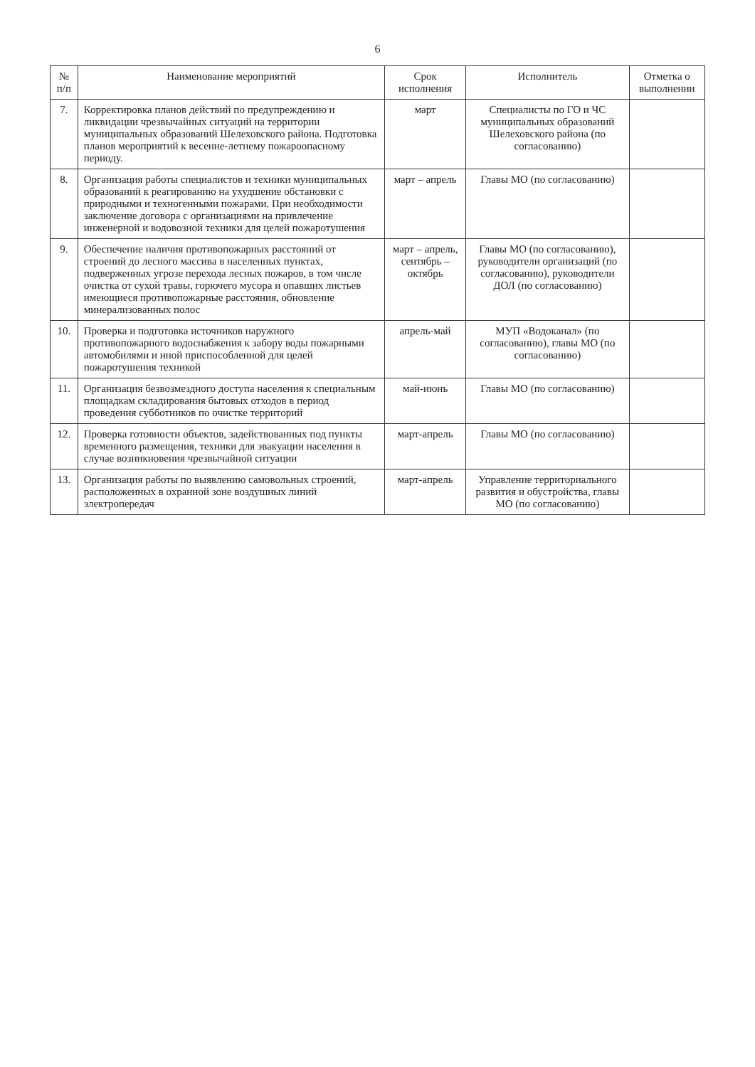6
| № п/п | Наименование мероприятий | Срок исполнения | Исполнитель | Отметка о выполнении |
| --- | --- | --- | --- | --- |
| 7. | Корректировка планов действий по предупреждению и ликвидации чрезвычайных ситуаций на территории муниципальных образований Шелеховского района. Подготовка планов мероприятий к весенне-летнему пожароопасному периоду. | март | Специалисты по ГО и ЧС муниципальных образований Шелеховского района (по согласованию) | |
| 8. | Организация работы специалистов и техники муниципальных образований к реагированию на ухудшение обстановки с природными и техногенными пожарами. При необходимости заключение договора с организациями на привлечение инженерной и водовозной техники для целей пожаротушения | март – апрель | Главы МО (по согласованию) | |
| 9. | Обеспечение наличия противопожарных расстояний от строений до лесного массива в населенных пунктах, подверженных угрозе перехода лесных пожаров, в том числе очистка от сухой травы, горючего мусора и опавших листьев имеющиеся противопожарные расстояния, обновление минерализованных полос | март – апрель, сентябрь – октябрь | Главы МО (по согласованию), руководители организаций (по согласованию), руководители ДОЛ (по согласованию) | |
| 10. | Проверка и подготовка источников наружного противопожарного водоснабжения к забору воды пожарными автомобилями и иной приспособленной для целей пожаротушения техникой | апрель-май | МУП «Водоканал» (по согласованию), главы МО (по согласованию) | |
| 11. | Организация безвозмездного доступа населения к специальным площадкам складирования бытовых отходов в период проведения субботников по очистке территорий | май-июнь | Главы МО (по согласованию) | |
| 12. | Проверка готовности объектов, задействованных под пункты временного размещения, техники для эвакуации населения в случае возникновения чрезвычайной ситуации | март-апрель | Главы МО (по согласованию) | |
| 13. | Организация работы по выявлению самовольных строений, расположенных в охранной зоне воздушных линий электропередач | март-апрель | Управление территориального развития и обустройства, главы МО (по согласованию) | |